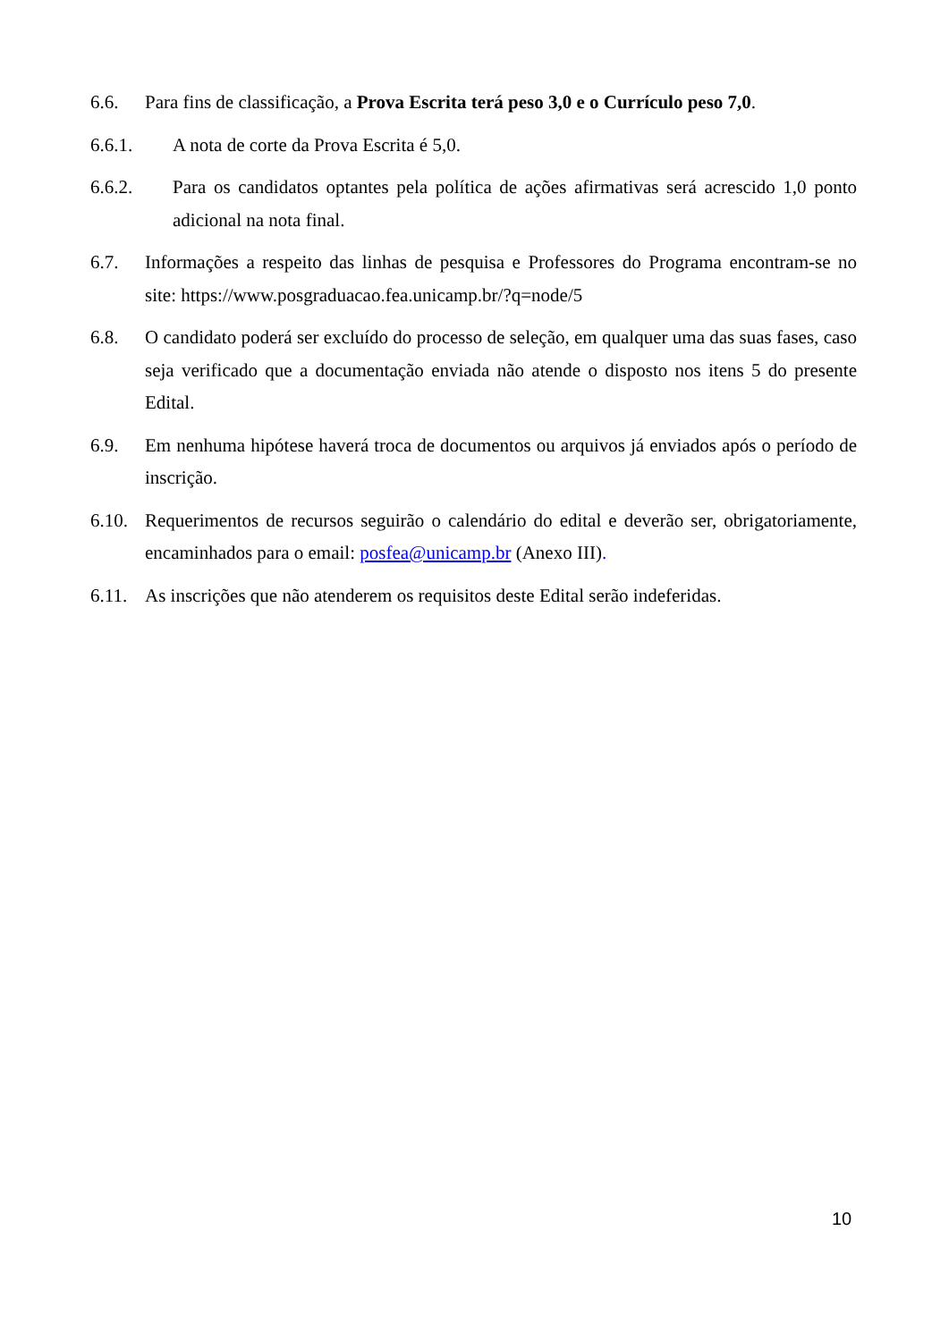6.6. Para fins de classificação, a Prova Escrita terá peso 3,0 e o Currículo peso 7,0.
6.6.1. A nota de corte da Prova Escrita é 5,0.
6.6.2. Para os candidatos optantes pela política de ações afirmativas será acrescido 1,0 ponto adicional na nota final.
6.7. Informações a respeito das linhas de pesquisa e Professores do Programa encontram-se no site: https://www.posgraduacao.fea.unicamp.br/?q=node/5
6.8. O candidato poderá ser excluído do processo de seleção, em qualquer uma das suas fases, caso seja verificado que a documentação enviada não atende o disposto nos itens 5 do presente Edital.
6.9. Em nenhuma hipótese haverá troca de documentos ou arquivos já enviados após o período de inscrição.
6.10. Requerimentos de recursos seguirão o calendário do edital e deverão ser, obrigatoriamente, encaminhados para o email: posfea@unicamp.br (Anexo III).
6.11. As inscrições que não atenderem os requisitos deste Edital serão indeferidas.
10